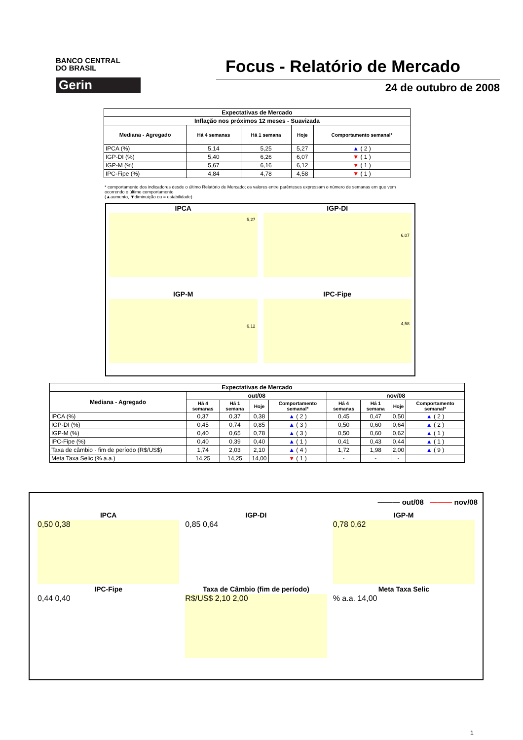BANCO CENTRAL
DO BRASIL
Gerin
Focus - Relatório de Mercado
24 de outubro de 2008
| Expectativas de Mercado | | | | |
| --- | --- | --- | --- | --- |
| Inflação nos próximos 12 meses - Suavizada | | | | |
| Mediana - Agregado | Há 4 semanas | Há 1 semana | Hoje | Comportamento semanal* |
| IPCA (%) | 5,14 | 5,25 | 5,27 | ▲ ( 2 ) |
| IGP-DI (%) | 5,40 | 6,26 | 6,07 | ▼ ( 1 ) |
| IGP-M (%) | 5,67 | 6,16 | 6,12 | ▼ ( 1 ) |
| IPC-Fipe (%) | 4,84 | 4,78 | 4,58 | ▼ ( 1 ) |
* comportamento dos indicadores desde o último Relatório de Mercado; os valores entre parênteses expressam o número de semanas em que vem ocorrendo o último comportamento
(▲aumento, ▼diminuição ou = estabilidade)
IPCA
5,27
IGP-DI
6,07
IGP-M
6,12
IPC-Fipe
4,58
| Expectativas de Mercado | | | | | | | | |
| --- | --- | --- | --- | --- | --- | --- | --- | --- |
| Mediana - Agregado | out/08 | | | | nov/08 | | | |
| | Há 4 semanas | Há 1 semana | Hoje | Comportamento semanal* | Há 4 semanas | Há 1 semana | Hoje | Comportamento semanal* |
| IPCA (%) | 0,37 | 0,37 | 0,38 | ▲ ( 2 ) | 0,45 | 0,47 | 0,50 | ▲ ( 2 ) |
| IGP-DI (%) | 0,45 | 0,74 | 0,85 | ▲ ( 3 ) | 0,50 | 0,60 | 0,64 | ▲ ( 2 ) |
| IGP-M (%) | 0,40 | 0,65 | 0,78 | ▲ ( 3 ) | 0,50 | 0,60 | 0,62 | ▲ ( 1 ) |
| IPC-Fipe (%) | 0,40 | 0,39 | 0,40 | ▲ ( 1 ) | 0,41 | 0,43 | 0,44 | ▲ ( 1 ) |
| Taxa de câmbio - fim de período (R$/US$) | 1,74 | 2,03 | 2,10 | ▲ ( 4 ) | 1,72 | 1,98 | 2,00 | ▲ ( 9 ) |
| Meta Taxa Selic (% a.a.) | 14,25 | 14,25 | 14,00 | ▼ ( 1 ) | - | - | - | |
——— out/08 ——— nov/08
IPCA
0,50 0,38
IGP-DI
0,85 0,64
IGP-M
0,78 0,62
IPC-Fipe
0,44 0,40
Taxa de Câmbio (fim de período)
R$/US$ 2,10 2,00
Meta Taxa Selic
% a.a. 14,00
1